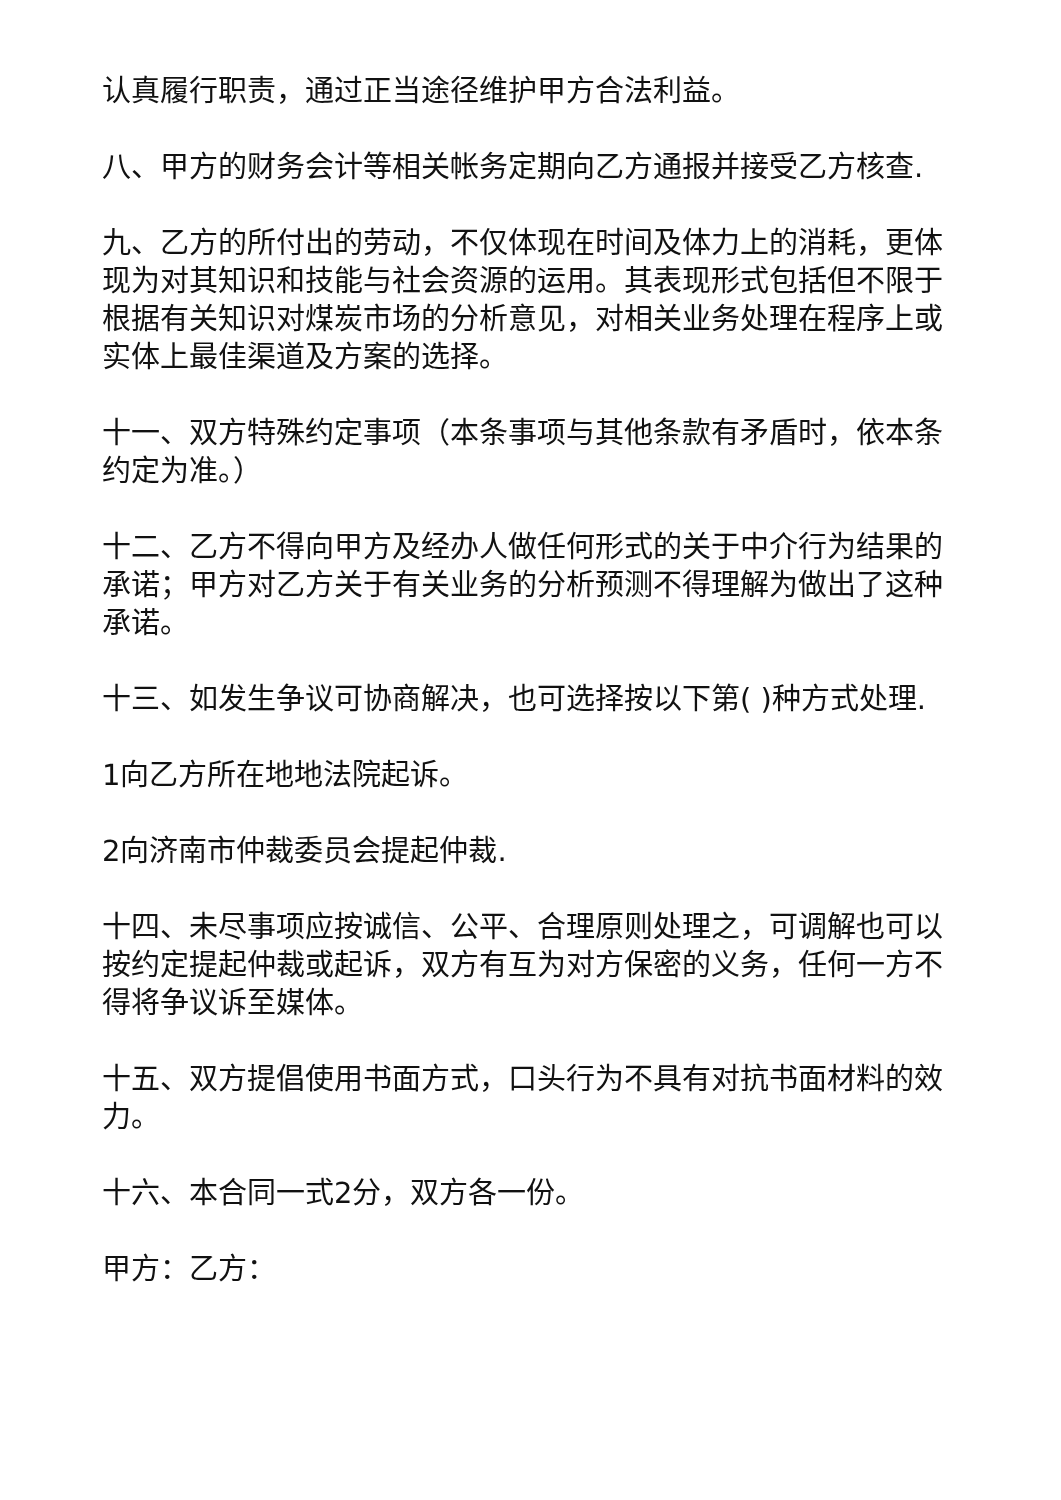认真履行职责，通过正当途径维护甲方合法利益。
八、甲方的财务会计等相关帐务定期向乙方通报并接受乙方核查.
九、乙方的所付出的劳动，不仅体现在时间及体力上的消耗，更体现为对其知识和技能与社会资源的运用。其表现形式包括但不限于根据有关知识对煤炭市场的分析意见，对相关业务处理在程序上或实体上最佳渠道及方案的选择。
十一、双方特殊约定事项（本条事项与其他条款有矛盾时，依本条约定为准。）
十二、乙方不得向甲方及经办人做任何形式的关于中介行为结果的承诺；甲方对乙方关于有关业务的分析预测不得理解为做出了这种承诺。
十三、如发生争议可协商解决，也可选择按以下第( )种方式处理.
1向乙方所在地地法院起诉。
2向济南市仲裁委员会提起仲裁.
十四、未尽事项应按诚信、公平、合理原则处理之，可调解也可以按约定提起仲裁或起诉，双方有互为对方保密的义务，任何一方不得将争议诉至媒体。
十五、双方提倡使用书面方式，口头行为不具有对抗书面材料的效力。
十六、本合同一式2分，双方各一份。
甲方：乙方：